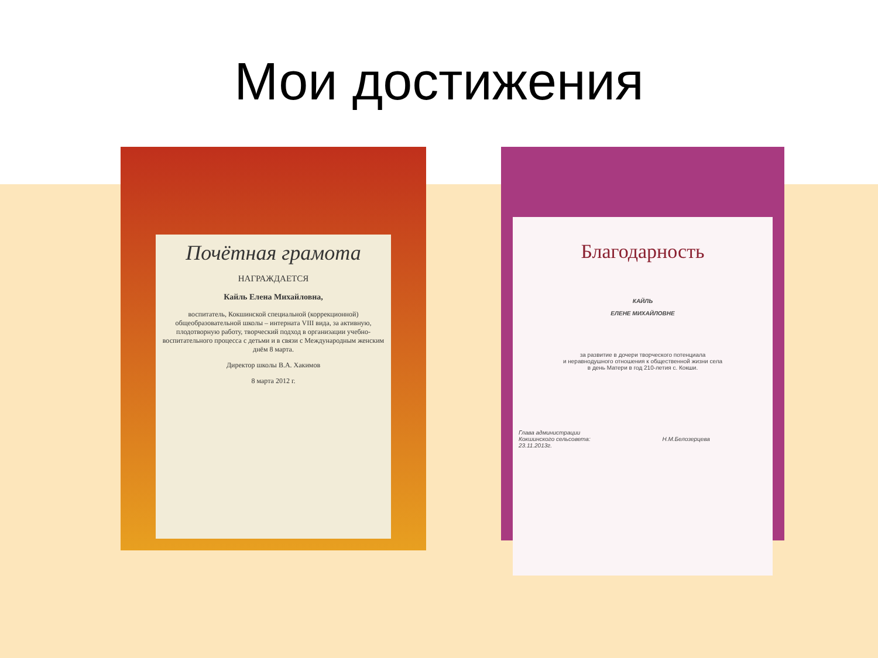Мои достижения
Почётная грамота
НАГРАЖДАЕТСЯ
Кайль Елена Михайловна,
воспитатель, Кокшинской специальной (коррекционной) общеобразовательной школы – интерната VIII вида, за активную, плодотворную работу, творческий подход в организации учебно-воспитательного процесса с детьми и в связи с Международным женским днём 8 марта.
Директор школы В.А. Хакимов
8 марта 2012 г.
Благодарность
КАЙЛЬ
ЕЛЕНЕ МИХАЙЛОВНЕ
за развитие в дочери творческого потенциала
и неравнодушного отношения к общественной жизни села
в день Матери в год 210-летия с. Кокши.
Глава администрации
Кокшинского сельсовета: Н.М.Белозерцева
23.11.2013г.